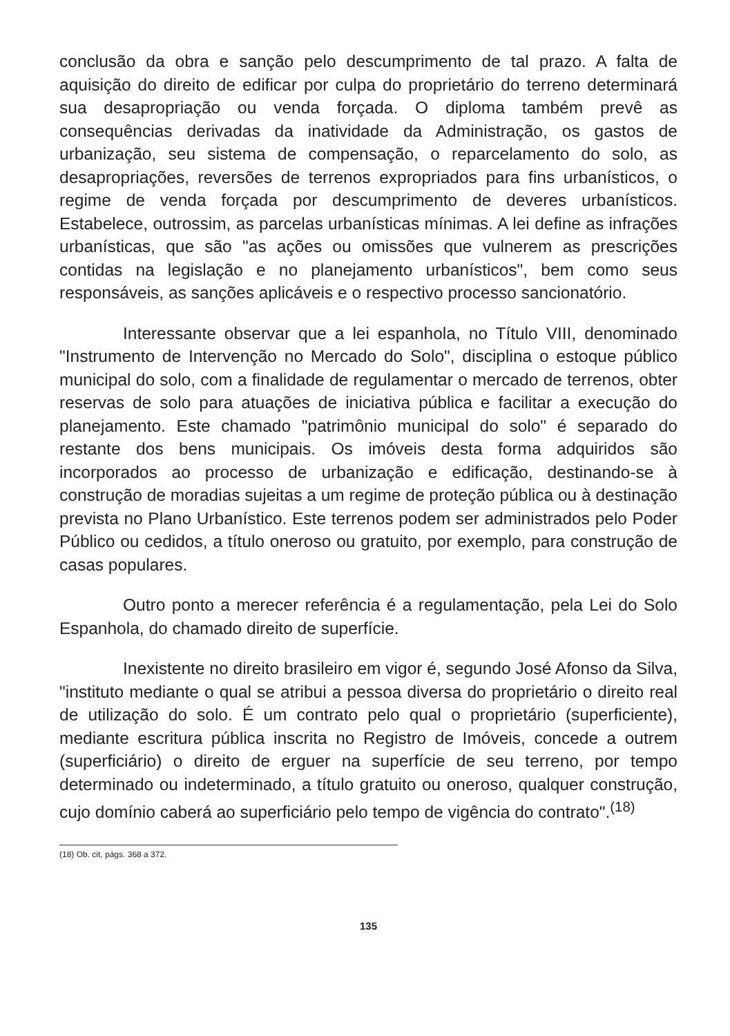conclusão da obra e sanção pelo descumprimento de tal prazo. A falta de aquisição do direito de edificar por culpa do proprietário do terreno determinará sua desapropriação ou venda forçada. O diploma também prevê as consequências derivadas da inatividade da Administração, os gastos de urbanização, seu sistema de compensação, o reparcelamento do solo, as desapropriações, reversões de terrenos expropriados para fins urbanísticos, o regime de venda forçada por descumprimento de deveres urbanísticos. Estabelece, outrossim, as parcelas urbanísticas mínimas. A lei define as infrações urbanísticas, que são "as ações ou omissões que vulnerem as prescrições contidas na legislação e no planejamento urbanísticos", bem como seus responsáveis, as sanções aplicáveis e o respectivo processo sancionatório.
Interessante observar que a lei espanhola, no Título VIII, denominado "Instrumento de Intervenção no Mercado do Solo", disciplina o estoque público municipal do solo, com a finalidade de regulamentar o mercado de terrenos, obter reservas de solo para atuações de iniciativa pública e facilitar a execução do planejamento. Este chamado "patrimônio municipal do solo" é separado do restante dos bens municipais. Os imóveis desta forma adquiridos são incorporados ao processo de urbanização e edificação, destinando-se à construção de moradias sujeitas a um regime de proteção pública ou à destinação prevista no Plano Urbanístico. Este terrenos podem ser administrados pelo Poder Público ou cedidos, a título oneroso ou gratuito, por exemplo, para construção de casas populares.
Outro ponto a merecer referência é a regulamentação, pela Lei do Solo Espanhola, do chamado direito de superfície.
Inexistente no direito brasileiro em vigor é, segundo José Afonso da Silva, "instituto mediante o qual se atribui a pessoa diversa do proprietário o direito real de utilização do solo. É um contrato pelo qual o proprietário (superficiente), mediante escritura pública inscrita no Registro de Imóveis, concede a outrem (superficiário) o direito de erguer na superfície de seu terreno, por tempo determinado ou indeterminado, a título gratuito ou oneroso, qualquer construção, cujo domínio caberá ao superficiário pelo tempo de vigência do contrato".<sup>(18)</sup>
(18) Ob. cit, págs. 368 a 372.
135